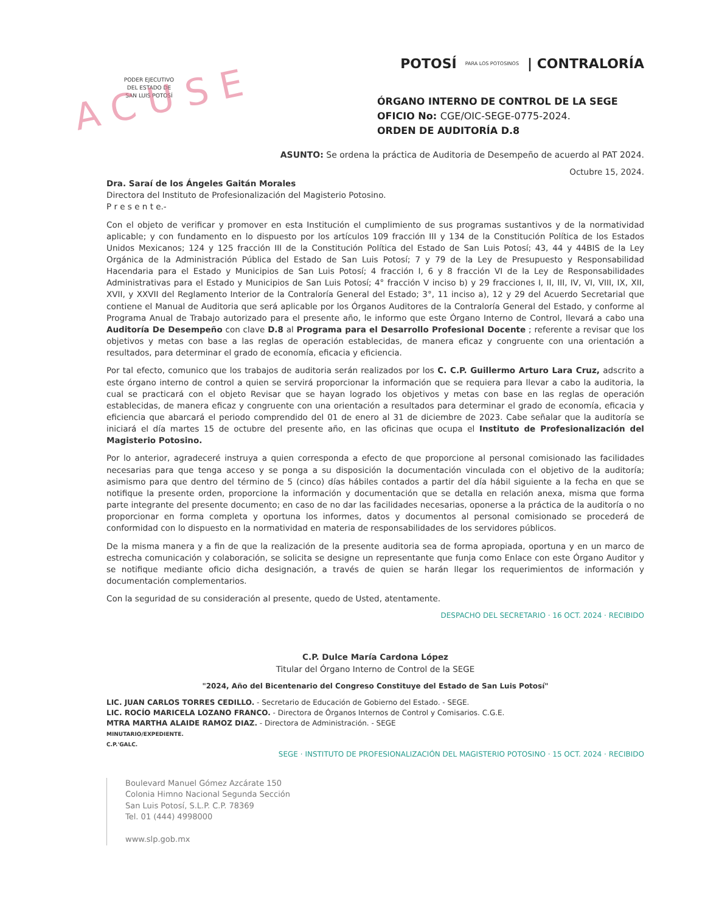ACUSE
PODER EJECUTIVO
DEL ESTADO DE
SAN LUIS POTOSÍ
POTOSÍ PARA LOS POTOSINOS | CONTRALORÍA
ÓRGANO INTERNO DE CONTROL DE LA SEGE
OFICIO No: CGE/OIC-SEGE-0775-2024.
ORDEN DE AUDITORÍA D.8
ASUNTO: Se ordena la práctica de Auditoria de Desempeño de acuerdo al PAT 2024.
Octubre 15, 2024.
Dra. Saraí de los Ángeles Gaitán Morales
Directora del Instituto de Profesionalización del Magisterio Potosino.
P r e s e n t e.-
Con el objeto de verificar y promover en esta Institución el cumplimiento de sus programas sustantivos y de la normatividad aplicable; y con fundamento en lo dispuesto por los artículos 109 fracción III y 134 de la Constitución Política de los Estados Unidos Mexicanos; 124 y 125 fracción III de la Constitución Política del Estado de San Luis Potosí; 43, 44 y 44BIS de la Ley Orgánica de la Administración Pública del Estado de San Luis Potosí; 7 y 79 de la Ley de Presupuesto y Responsabilidad Hacendaria para el Estado y Municipios de San Luis Potosí; 4 fracción I, 6 y 8 fracción VI de la Ley de Responsabilidades Administrativas para el Estado y Municipios de San Luis Potosí; 4° fracción V inciso b) y 29 fracciones I, II, III, IV, VI, VIII, IX, XII, XVII, y XXVII del Reglamento Interior de la Contraloría General del Estado; 3°, 11 inciso a), 12 y 29 del Acuerdo Secretarial que contiene el Manual de Auditoria que será aplicable por los Órganos Auditores de la Contraloría General del Estado, y conforme al Programa Anual de Trabajo autorizado para el presente año, le informo que este Órgano Interno de Control, llevará a cabo una Auditoría De Desempeño con clave D.8 al Programa para el Desarrollo Profesional Docente ; referente a revisar que los objetivos y metas con base a las reglas de operación establecidas, de manera eficaz y congruente con una orientación a resultados, para determinar el grado de economía, eficacia y eficiencia.
Por tal efecto, comunico que los trabajos de auditoria serán realizados por los C. C.P. Guillermo Arturo Lara Cruz, adscrito a este órgano interno de control a quien se servirá proporcionar la información que se requiera para llevar a cabo la auditoria, la cual se practicará con el objeto Revisar que se hayan logrado los objetivos y metas con base en las reglas de operación establecidas, de manera eficaz y congruente con una orientación a resultados para determinar el grado de economía, eficacia y eficiencia que abarcará el periodo comprendido del 01 de enero al 31 de diciembre de 2023. Cabe señalar que la auditoría se iniciará el día martes 15 de octubre del presente año, en las oficinas que ocupa el Instituto de Profesionalización del Magisterio Potosino.
Por lo anterior, agradeceré instruya a quien corresponda a efecto de que proporcione al personal comisionado las facilidades necesarias para que tenga acceso y se ponga a su disposición la documentación vinculada con el objetivo de la auditoría; asimismo para que dentro del término de 5 (cinco) días hábiles contados a partir del día hábil siguiente a la fecha en que se notifique la presente orden, proporcione la información y documentación que se detalla en relación anexa, misma que forma parte integrante del presente documento; en caso de no dar las facilidades necesarias, oponerse a la práctica de la auditoría o no proporcionar en forma completa y oportuna los informes, datos y documentos al personal comisionado se procederá de conformidad con lo dispuesto en la normatividad en materia de responsabilidades de los servidores públicos.
De la misma manera y a fin de que la realización de la presente auditoria sea de forma apropiada, oportuna y en un marco de estrecha comunicación y colaboración, se solicita se designe un representante que funja como Enlace con este Órgano Auditor y se notifique mediante oficio dicha designación, a través de quien se harán llegar los requerimientos de información y documentación complementarios.
Con la seguridad de su consideración al presente, quedo de Usted, atentamente.
DESPACHO DEL SECRETARIO · 16 OCT. 2024 · RECIBIDO
C.P. Dulce María Cardona López
Titular del Órgano Interno de Control de la SEGE
"2024, Año del Bicentenario del Congreso Constituye del Estado de San Luis Potosí"
LIC. JUAN CARLOS TORRES CEDILLO. - Secretario de Educación de Gobierno del Estado. - SEGE.
LIC. ROCÍO MARICELA LOZANO FRANCO. - Directora de Órganos Internos de Control y Comisarios. C.G.E.
MTRA MARTHA ALAIDE RAMOZ DIAZ. - Directora de Administración. - SEGE
MINUTARIO/EXPEDIENTE.
C.P.'GALC.
SEGE · INSTITUTO DE PROFESIONALIZACIÓN DEL MAGISTERIO POTOSINO · 15 OCT. 2024 · RECIBIDO
Boulevard Manuel Gómez Azcárate 150
Colonia Himno Nacional Segunda Sección
San Luis Potosí, S.L.P. C.P. 78369
Tel. 01 (444) 4998000
www.slp.gob.mx